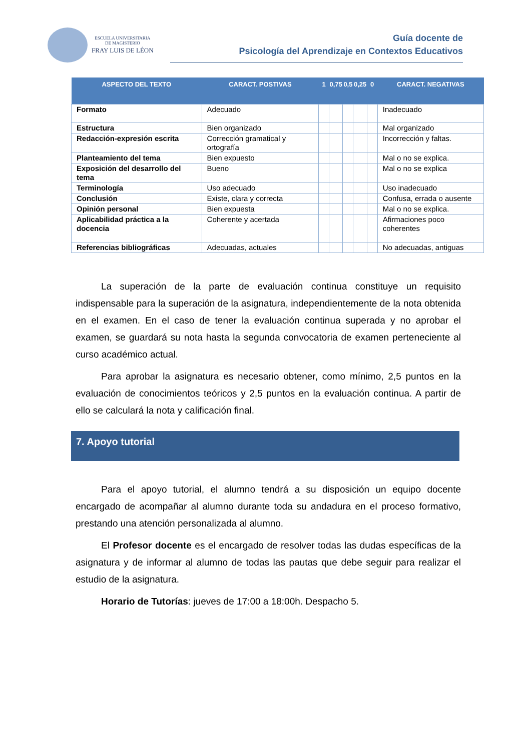ESCUELA UNIVERSITARIA
DE MAGISTERIO
FRAY LUIS DE LÉON
Guía docente de
Psicología del Aprendizaje en Contextos Educativos
| ASPECTO DEL TEXTO | CARACT. POSTIVAS | 1 | 0,75 | 0,5 | 0,25 | 0 | CARACT. NEGATIVAS |
| --- | --- | --- | --- | --- | --- | --- | --- |
| Formato | Adecuado | | | | | | Inadecuado |
| Estructura | Bien organizado | | | | | | Mal organizado |
| Redacción-expresión escrita | Corrección gramatical y ortografía | | | | | | Incorrección y faltas. |
| Planteamiento del tema | Bien expuesto | | | | | | Mal o no se explica. |
| Exposición del desarrollo del tema | Bueno | | | | | | Mal o no se explica |
| Terminología | Uso adecuado | | | | | | Uso inadecuado |
| Conclusión | Existe, clara y correcta | | | | | | Confusa, errada o ausente |
| Opinión personal | Bien expuesta | | | | | | Mal o no se explica. |
| Aplicabilidad práctica a la docencia | Coherente y acertada | | | | | | Afirmaciones poco coherentes |
| Referencias bibliográficas | Adecuadas, actuales | | | | | | No adecuadas, antiguas |
La superación de la parte de evaluación continua constituye un requisito indispensable para la superación de la asignatura, independientemente de la nota obtenida en el examen. En el caso de tener la evaluación continua superada y no aprobar el examen, se guardará su nota hasta la segunda convocatoria de examen perteneciente al curso académico actual.
Para aprobar la asignatura es necesario obtener, como mínimo, 2,5 puntos en la evaluación de conocimientos teóricos y 2,5 puntos en la evaluación continua. A partir de ello se calculará la nota y calificación final.
7. Apoyo tutorial
Para el apoyo tutorial, el alumno tendrá a su disposición un equipo docente encargado de acompañar al alumno durante toda su andadura en el proceso formativo, prestando una atención personalizada al alumno.
El Profesor docente es el encargado de resolver todas las dudas específicas de la asignatura y de informar al alumno de todas las pautas que debe seguir para realizar el estudio de la asignatura.
Horario de Tutorías: jueves de 17:00 a 18:00h. Despacho 5.